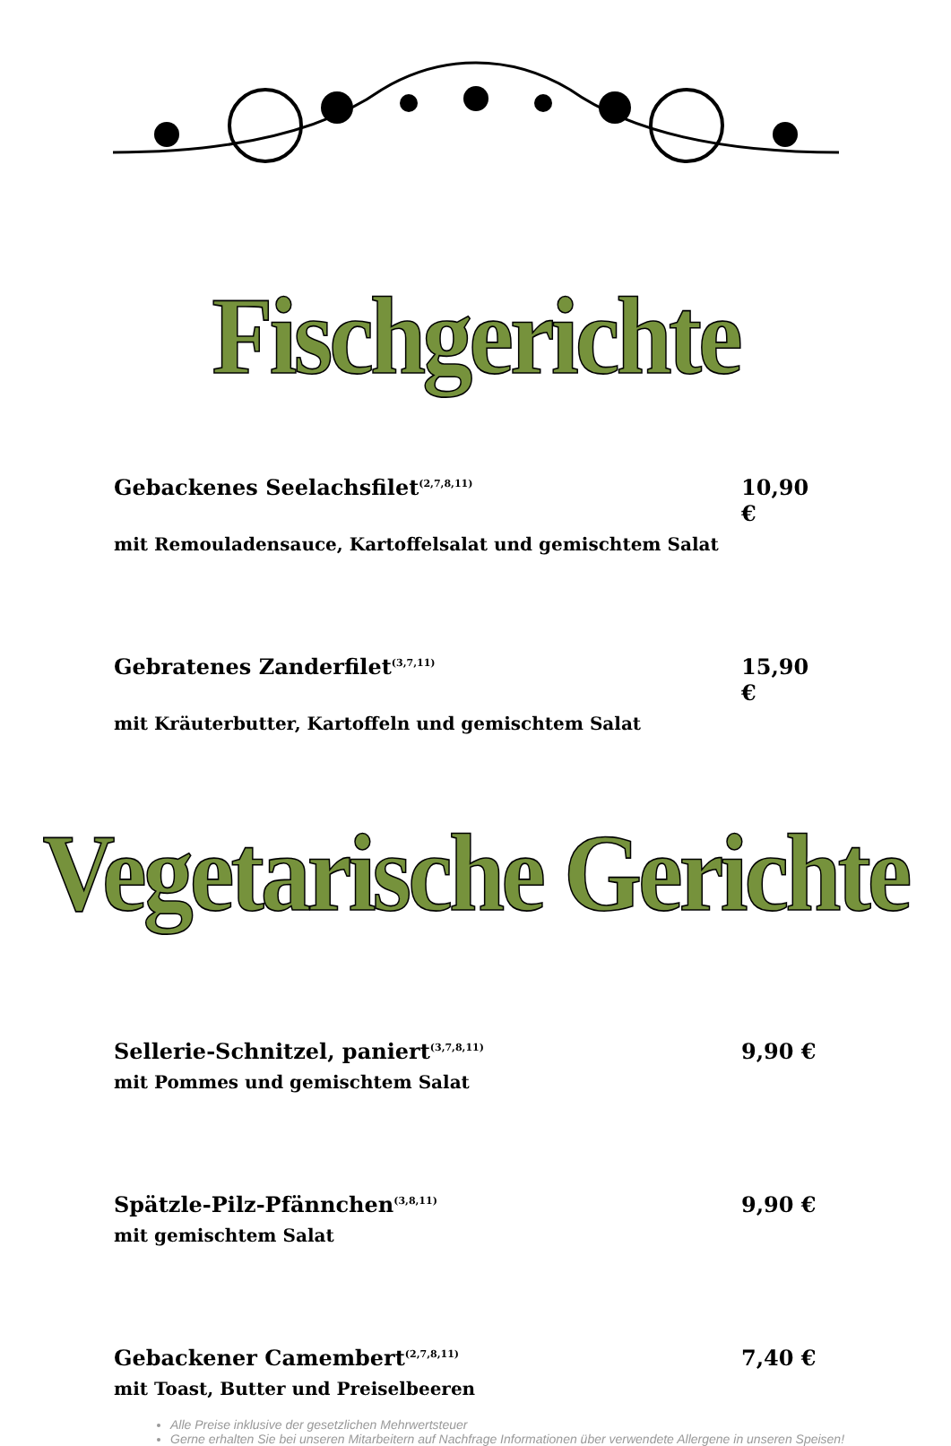Fischgerichte
Gebackenes Seelachsfilet<sup>(2,7,8,11)</sup> 10,90 €
mit Remouladensauce, Kartoffelsalat und gemischtem Salat
Gebratenes Zanderfilet<sup>(3,7,11)</sup> 15,90 €
mit Kräuterbutter, Kartoffeln und gemischtem Salat
Vegetarische Gerichte
Sellerie-Schnitzel, paniert<sup>(3,7,8,11)</sup> 9,90 €
mit Pommes und gemischtem Salat
Spätzle-Pilz-Pfännchen<sup>(3,8,11)</sup> 9,90 €
mit gemischtem Salat
Gebackener Camembert<sup>(2,7,8,11)</sup> 7,40 €
mit Toast, Butter und Preiselbeeren
Alle Preise inklusive der gesetzlichen Mehrwertsteuer
Gerne erhalten Sie bei unseren Mitarbeitern auf Nachfrage Informationen über verwendete Allergene in unseren Speisen!